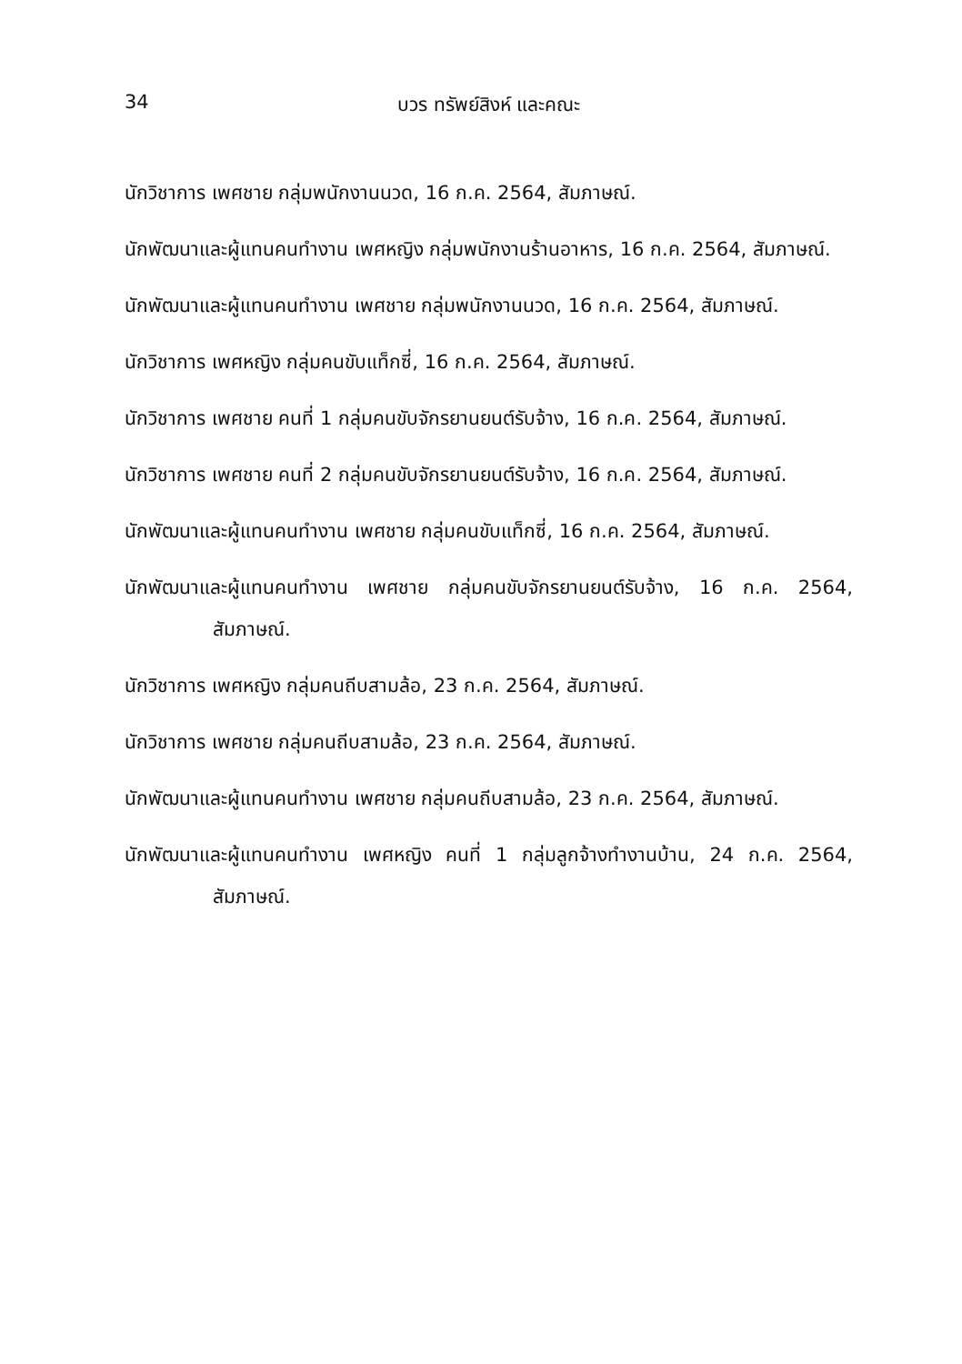34 บวร ทรัพย์สิงห์ และคณะ
นักวิชาการ เพศชาย กลุ่มพนักงานนวด, 16 ก.ค. 2564, สัมภาษณ์.
นักพัฒนาและผู้แทนคนทำงาน เพศหญิง กลุ่มพนักงานร้านอาหาร, 16 ก.ค. 2564, สัมภาษณ์.
นักพัฒนาและผู้แทนคนทำงาน เพศชาย กลุ่มพนักงานนวด, 16 ก.ค. 2564, สัมภาษณ์.
นักวิชาการ เพศหญิง กลุ่มคนขับแท็กซี่, 16 ก.ค. 2564, สัมภาษณ์.
นักวิชาการ เพศชาย คนที่ 1 กลุ่มคนขับจักรยานยนต์รับจ้าง, 16 ก.ค. 2564, สัมภาษณ์.
นักวิชาการ เพศชาย คนที่ 2 กลุ่มคนขับจักรยานยนต์รับจ้าง, 16 ก.ค. 2564, สัมภาษณ์.
นักพัฒนาและผู้แทนคนทำงาน เพศชาย กลุ่มคนขับแท็กซี่, 16 ก.ค. 2564, สัมภาษณ์.
นักพัฒนาและผู้แทนคนทำงาน เพศชาย กลุ่มคนขับจักรยานยนต์รับจ้าง, 16 ก.ค. 2564, สัมภาษณ์.
นักวิชาการ เพศหญิง กลุ่มคนถีบสามล้อ, 23 ก.ค. 2564, สัมภาษณ์.
นักวิชาการ เพศชาย กลุ่มคนถีบสามล้อ, 23 ก.ค. 2564, สัมภาษณ์.
นักพัฒนาและผู้แทนคนทำงาน เพศชาย กลุ่มคนถีบสามล้อ, 23 ก.ค. 2564, สัมภาษณ์.
นักพัฒนาและผู้แทนคนทำงาน เพศหญิง คนที่ 1 กลุ่มลูกจ้างทำงานบ้าน, 24 ก.ค. 2564, สัมภาษณ์.